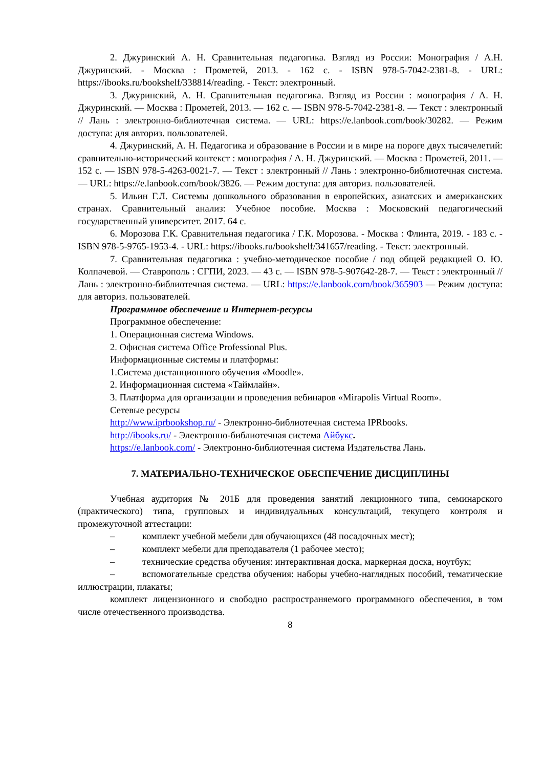2. Джуринский А. Н. Сравнительная педагогика. Взгляд из России: Монография / А.Н. Джуринский. - Москва : Прометей, 2013. - 162 с. - ISBN 978-5-7042-2381-8. - URL: https://ibooks.ru/bookshelf/338814/reading. - Текст: электронный.
3. Джуринский, А. Н. Сравнительная педагогика. Взгляд из России : монография / А. Н. Джуринский. — Москва : Прометей, 2013. — 162 с. — ISBN 978-5-7042-2381-8. — Текст : электронный // Лань : электронно-библиотечная система. — URL: https://e.lanbook.com/book/30282. — Режим доступа: для авториз. пользователей.
4. Джуринский, А. Н. Педагогика и образование в России и в мире на пороге двух тысячелетий: сравнительно-исторический контекст : монография / А. Н. Джуринский. — Москва : Прометей, 2011. — 152 с. — ISBN 978-5-4263-0021-7. — Текст : электронный // Лань : электронно-библиотечная система. — URL: https://e.lanbook.com/book/3826. — Режим доступа: для авториз. пользователей.
5. Ильин Г.Л. Системы дошкольного образования в европейских, азиатских и американских странах. Сравнительный анализ: Учебное пособие. Москва : Московский педагогический государственный университет. 2017. 64 с.
6. Морозова Г.К. Сравнительная педагогика / Г.К. Морозова. - Москва : Флинта, 2019. - 183 с. - ISBN 978-5-9765-1953-4. - URL: https://ibooks.ru/bookshelf/341657/reading. - Текст: электронный.
7. Сравнительная педагогика : учебно-методическое пособие / под общей редакцией О. Ю. Колпачевой. — Ставрополь : СГПИ, 2023. — 43 с. — ISBN 978-5-907642-28-7. — Текст : электронный // Лань : электронно-библиотечная система. — URL: https://e.lanbook.com/book/365903 — Режим доступа: для авториз. пользователей.
Программное обеспечение и Интернет-ресурсы
Программное обеспечение:
1. Операционная система Windows.
2. Офисная система Office Professional Plus.
Информационные системы и платформы:
1.Система дистанционного обучения «Moodle».
2. Информационная система «Таймлайн».
3. Платформа для организации и проведения вебинаров «Mirapolis Virtual Room».
Сетевые ресурсы
http://www.iprbookshop.ru/ - Электронно-библиотечная система IPRbooks.
http://ibooks.ru/ - Электронно-библиотечная система Айбукс.
https://e.lanbook.com/ - Электронно-библиотечная система Издательства Лань.
7. МАТЕРИАЛЬНО-ТЕХНИЧЕСКОЕ ОБЕСПЕЧЕНИЕ ДИСЦИПЛИНЫ
Учебная аудитория № 201Б для проведения занятий лекционного типа, семинарского (практического) типа, групповых и индивидуальных консультаций, текущего контроля и промежуточной аттестации:
– комплект учебной мебели для обучающихся (48 посадочных мест);
– комплект мебели для преподавателя (1 рабочее место);
– технические средства обучения: интерактивная доска, маркерная доска, ноутбук;
– вспомогательные средства обучения: наборы учебно-наглядных пособий, тематические иллюстрации, плакаты;
комплект лицензионного и свободно распространяемого программного обеспечения, в том числе отечественного производства.
8